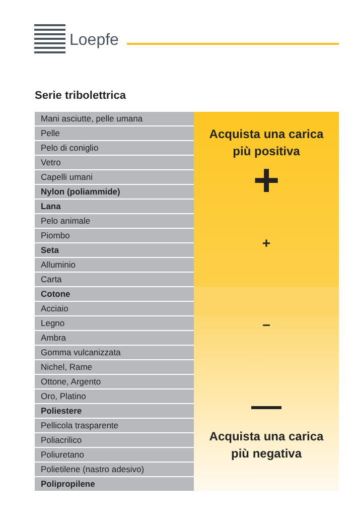Loepfe
Serie tribolettrica
| Mani asciutte, pelle umana | Acquista una carica più positiva + + |
| Pelle | |
| Pelo di coniglio | |
| Vetro | |
| Capelli umani | |
| Nylon (poliammide) | |
| Lana | |
| Pelo animale | |
| Piombo | |
| Seta | |
| Alluminio | |
| Carta | |
| Cotone | |
| Acciaio | |
| Legno | – — Acquista una carica più negativa |
| Ambra | |
| Gomma vulcanizzata | |
| Nichel, Rame | |
| Ottone, Argento | |
| Oro, Platino | |
| Poliestere | |
| Pellicola trasparente | |
| Poliacrilico | |
| Poliuretano | |
| Polietilene (nastro adesivo) | |
| Polipropilene | |